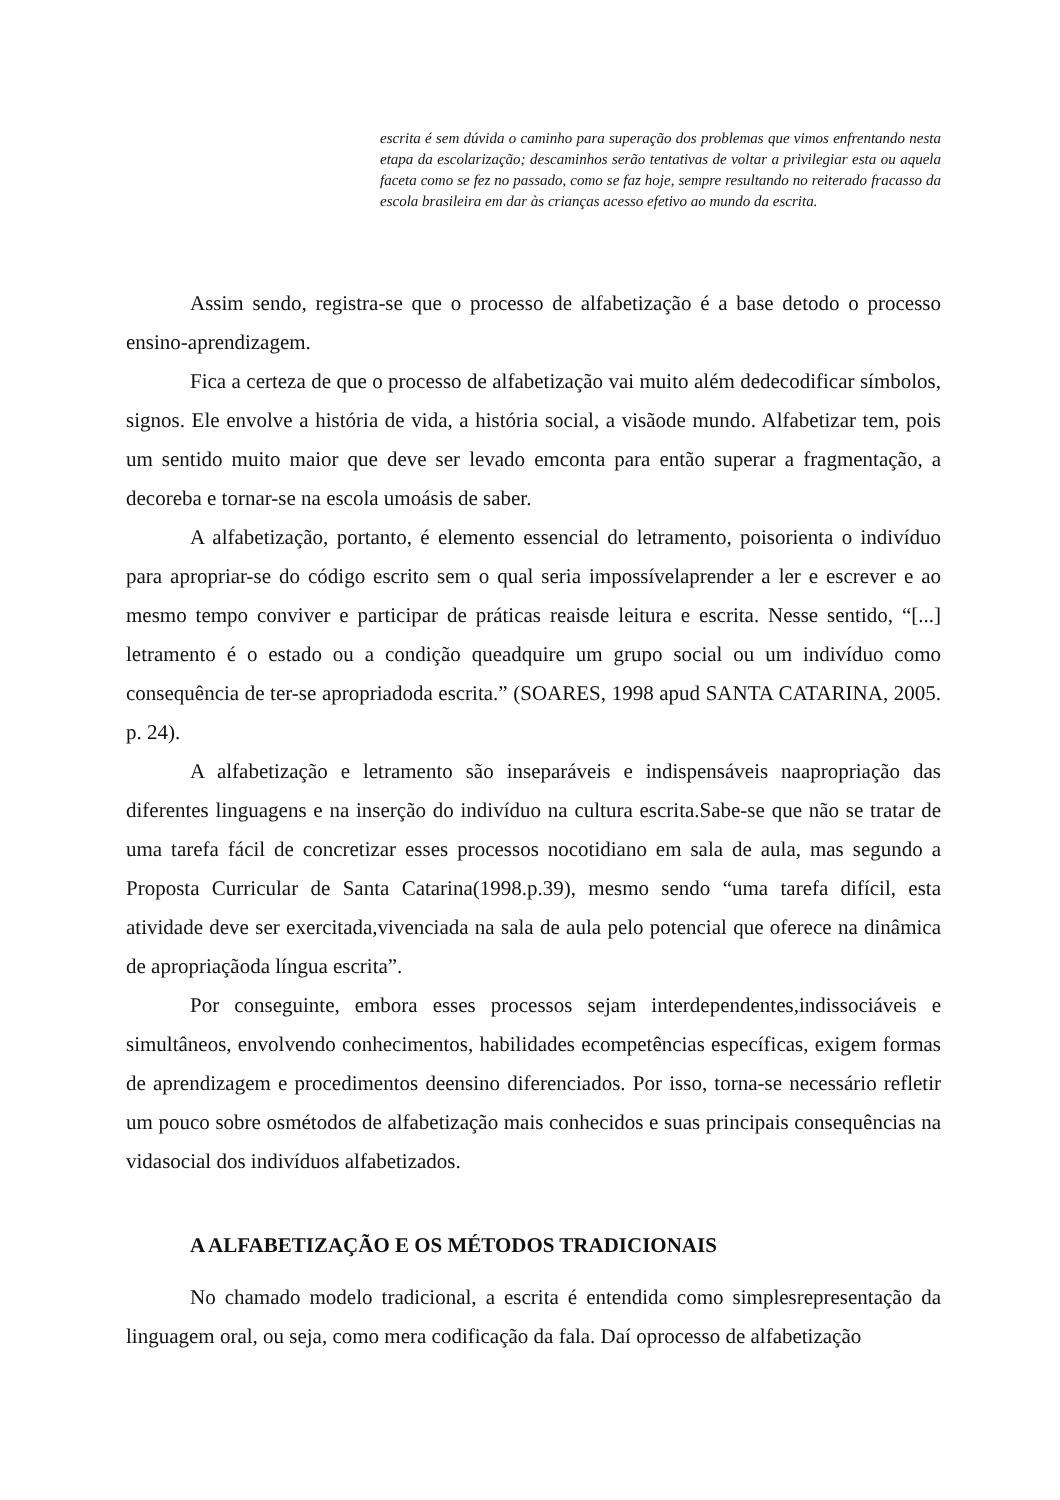escrita é sem dúvida o caminho para superação dos problemas que vimos enfrentando nesta etapa da escolarização; descaminhos serão tentativas de voltar a privilegiar esta ou aquela faceta como se fez no passado, como se faz hoje, sempre resultando no reiterado fracasso da escola brasileira em dar às crianças acesso efetivo ao mundo da escrita.
Assim sendo, registra-se que o processo de alfabetização é a base detodo o processo ensino-aprendizagem.
Fica a certeza de que o processo de alfabetização vai muito além dedecodificar símbolos, signos. Ele envolve a história de vida, a história social, a visãode mundo. Alfabetizar tem, pois um sentido muito maior que deve ser levado emconta para então superar a fragmentação, a decoreba e tornar-se na escola umoásis de saber.
A alfabetização, portanto, é elemento essencial do letramento, poisorienta o indivíduo para apropriar-se do código escrito sem o qual seria impossívelaprender a ler e escrever e ao mesmo tempo conviver e participar de práticas reaisde leitura e escrita. Nesse sentido, “[...] letramento é o estado ou a condição queadquire um grupo social ou um indivíduo como consequência de ter-se apropriadoda escrita.” (SOARES, 1998 apud SANTA CATARINA, 2005. p. 24).
A alfabetização e letramento são inseparáveis e indispensáveis naapropriação das diferentes linguagens e na inserção do indivíduo na cultura escrita.Sabe-se que não se tratar de uma tarefa fácil de concretizar esses processos nocotidiano em sala de aula, mas segundo a Proposta Curricular de Santa Catarina(1998.p.39), mesmo sendo “uma tarefa difícil, esta atividade deve ser exercitada,vivenciada na sala de aula pelo potencial que oferece na dinâmica de apropriaçãoda língua escrita”.
Por conseguinte, embora esses processos sejam interdependentes,indissociáveis e simultâneos, envolvendo conhecimentos, habilidades ecompetências específicas, exigem formas de aprendizagem e procedimentos deensino diferenciados. Por isso, torna-se necessário refletir um pouco sobre osmétodos de alfabetização mais conhecidos e suas principais consequências na vidasocial dos indivíduos alfabetizados.
A ALFABETIZAÇÃO E OS MÉTODOS TRADICIONAIS
No chamado modelo tradicional, a escrita é entendida como simplesrepresentação da linguagem oral, ou seja, como mera codificação da fala. Daí oprocesso de alfabetização